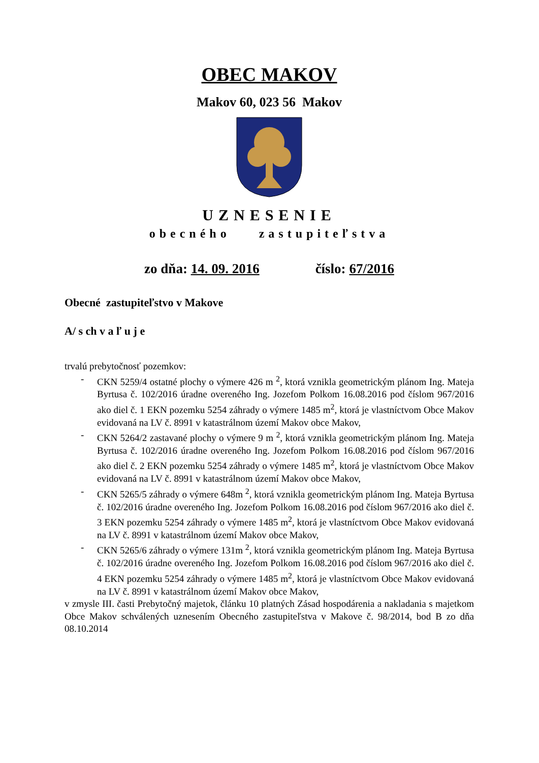OBEC MAKOV
Makov 60, 023 56 Makov
UZNESENIE
obecného zastupiteľstva
zo dňa: 14. 09. 2016 číslo: 67/2016
Obecné zastupiteľstvo v Makove
A/ s ch v a ľ u j e
trvalú prebytočnosť pozemkov:
- CKN 5259/4 ostatné plochy o výmere 426 m <sup>2</sup>, ktorá vznikla geometrickým plánom Ing. Mateja Byrtusa č. 102/2016 úradne overeného Ing. Jozefom Polkom 16.08.2016 pod číslom 967/2016 ako diel č. 1 EKN pozemku 5254 záhrady o výmere 1485 m<sup>2</sup>, ktorá je vlastníctvom Obce Makov evidovaná na LV č. 8991 v katastrálnom území Makov obce Makov,
- CKN 5264/2 zastavané plochy o výmere 9 m <sup>2</sup>, ktorá vznikla geometrickým plánom Ing. Mateja Byrtusa č. 102/2016 úradne overeného Ing. Jozefom Polkom 16.08.2016 pod číslom 967/2016 ako diel č. 2 EKN pozemku 5254 záhrady o výmere 1485 m<sup>2</sup>, ktorá je vlastníctvom Obce Makov evidovaná na LV č. 8991 v katastrálnom území Makov obce Makov,
- CKN 5265/5 záhrady o výmere 648m <sup>2</sup>, ktorá vznikla geometrickým plánom Ing. Mateja Byrtusa č. 102/2016 úradne overeného Ing. Jozefom Polkom 16.08.2016 pod číslom 967/2016 ako diel č. 3 EKN pozemku 5254 záhrady o výmere 1485 m<sup>2</sup>, ktorá je vlastníctvom Obce Makov evidovaná na LV č. 8991 v katastrálnom území Makov obce Makov,
- CKN 5265/6 záhrady o výmere 131m <sup>2</sup>, ktorá vznikla geometrickým plánom Ing. Mateja Byrtusa č. 102/2016 úradne overeného Ing. Jozefom Polkom 16.08.2016 pod číslom 967/2016 ako diel č. 4 EKN pozemku 5254 záhrady o výmere 1485 m<sup>2</sup>, ktorá je vlastníctvom Obce Makov evidovaná na LV č. 8991 v katastrálnom území Makov obce Makov,
v zmysle III. časti Prebytočný majetok, článku 10 platných Zásad hospodárenia a nakladania s majetkom Obce Makov schválených uznesením Obecného zastupiteľstva v Makove č. 98/2014, bod B zo dňa 08.10.2014